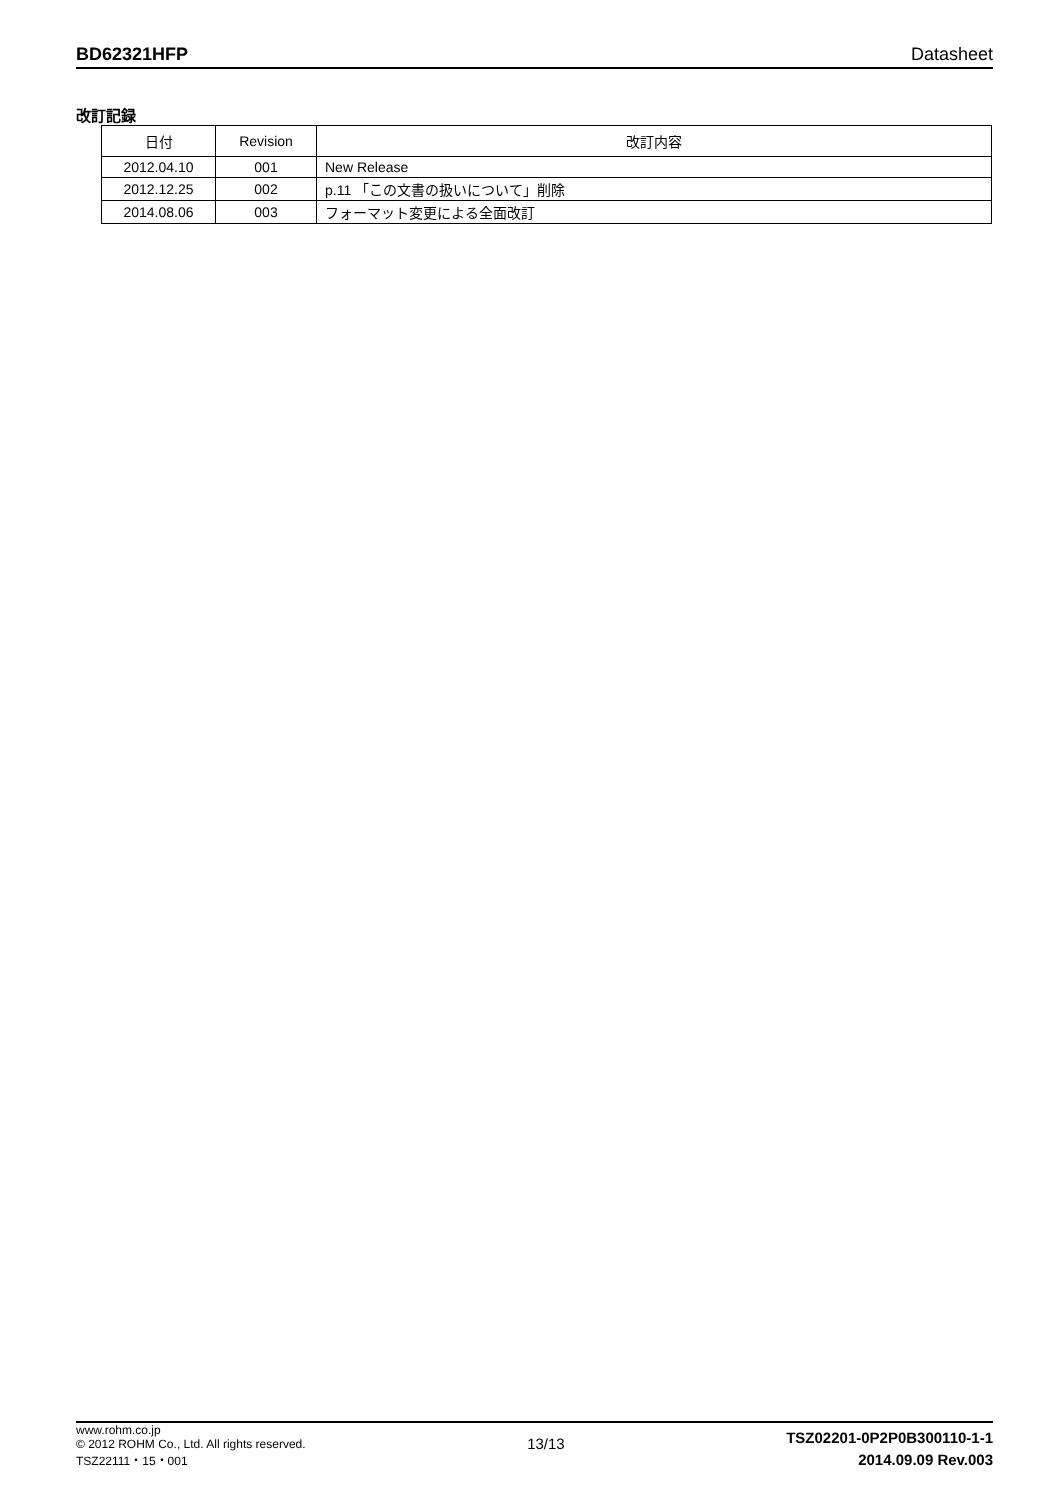BD62321HFP Datasheet
改訂記録
| 日付 | Revision | 改訂内容 |
| --- | --- | --- |
| 2012.04.10 | 001 | New Release |
| 2012.12.25 | 002 | p.11 「この文書の扱いについて」削除 |
| 2014.08.06 | 003 | フォーマット変更による全面改訂 |
www.rohm.co.jp
© 2012 ROHM Co., Ltd. All rights reserved.
TSZ22111・15・001
13/13
TSZ02201-0P2P0B300110-1-1
2014.09.09 Rev.003